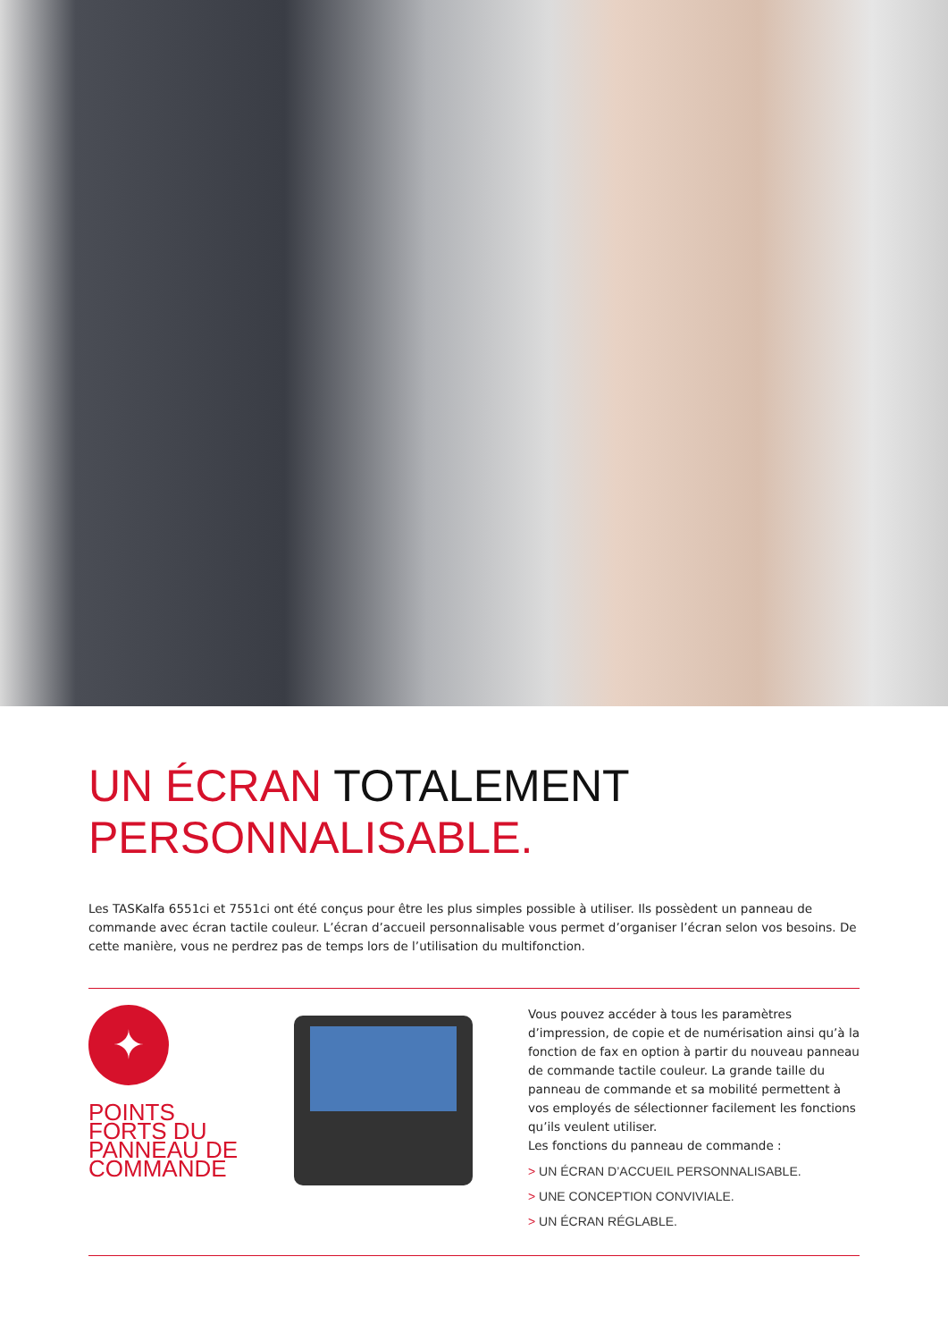UN ÉCRAN TOTALEMENT
PERSONNALISABLE.
Les TASKalfa 6551ci et 7551ci ont été conçus pour être les plus simples possible à utiliser. Ils possèdent un panneau de commande avec écran tactile couleur. L’écran d’accueil personnalisable vous permet d’organiser l’écran selon vos besoins. De cette manière, vous ne perdrez pas de temps lors de l’utilisation du multifonction.
✦
POINTS
FORTS DU
PANNEAU DE
COMMANDE
Vous pouvez accéder à tous les paramètres d’impression, de copie et de numérisation ainsi qu’à la fonction de fax en option à partir du nouveau panneau de commande tactile couleur. La grande taille du panneau de commande et sa mobilité permettent à vos employés de sélectionner facilement les fonctions qu’ils veulent utiliser.
Les fonctions du panneau de commande :
> UN ÉCRAN D’ACCUEIL PERSONNALISABLE.
> UNE CONCEPTION CONVIVIALE.
> UN ÉCRAN RÉGLABLE.